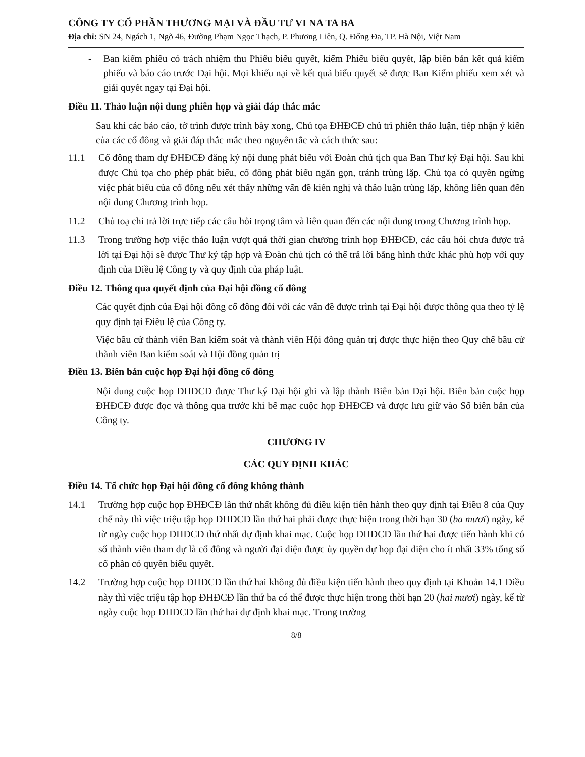CÔNG TY CỔ PHẦN THƯƠNG MẠI VÀ ĐẦU TƯ VI NA TA BA
Địa chỉ: SN 24, Ngách 1, Ngõ 46, Đường Phạm Ngọc Thạch, P. Phương Liên, Q. Đống Đa, TP. Hà Nội, Việt Nam
- Ban kiểm phiếu có trách nhiệm thu Phiếu biểu quyết, kiểm Phiếu biểu quyết, lập biên bản kết quả kiểm phiếu và báo cáo trước Đại hội. Mọi khiếu nại về kết quả biểu quyết sẽ được Ban Kiểm phiếu xem xét và giải quyết ngay tại Đại hội.
Điều 11. Thảo luận nội dung phiên họp và giải đáp thắc mắc
Sau khi các báo cáo, tờ trình được trình bày xong, Chủ tọa ĐHĐCĐ chủ trì phiên thảo luận, tiếp nhận ý kiến của các cổ đông và giải đáp thắc mắc theo nguyên tắc và cách thức sau:
11.1 Cổ đông tham dự ĐHĐCĐ đăng ký nội dung phát biểu với Đoàn chủ tịch qua Ban Thư ký Đại hội. Sau khi được Chủ tọa cho phép phát biểu, cổ đông phát biểu ngắn gọn, tránh trùng lặp. Chủ tọa có quyền ngừng việc phát biểu của cổ đông nếu xét thấy những vấn đề kiến nghị và thảo luận trùng lặp, không liên quan đến nội dung Chương trình họp.
11.2 Chủ toạ chỉ trả lời trực tiếp các câu hỏi trọng tâm và liên quan đến các nội dung trong Chương trình họp.
11.3 Trong trường hợp việc thảo luận vượt quá thời gian chương trình họp ĐHĐCĐ, các câu hỏi chưa được trả lời tại Đại hội sẽ được Thư ký tập hợp và Đoàn chủ tịch có thể trả lời bằng hình thức khác phù hợp với quy định của Điều lệ Công ty và quy định của pháp luật.
Điều 12. Thông qua quyết định của Đại hội đồng cổ đông
Các quyết định của Đại hội đồng cổ đông đối với các vấn đề được trình tại Đại hội được thông qua theo tỷ lệ quy định tại Điều lệ của Công ty.
Việc bầu cử thành viên Ban kiểm soát và thành viên Hội đồng quản trị được thực hiện theo Quy chế bầu cử thành viên Ban kiểm soát và Hội đồng quản trị
Điều 13. Biên bản cuộc họp Đại hội đồng cổ đông
Nội dung cuộc họp ĐHĐCĐ được Thư ký Đại hội ghi và lập thành Biên bản Đại hội. Biên bản cuộc họp ĐHĐCĐ được đọc và thông qua trước khi bế mạc cuộc họp ĐHĐCĐ và được lưu giữ vào Sổ biên bản của Công ty.
CHƯƠNG IV
CÁC QUY ĐỊNH KHÁC
Điều 14. Tổ chức họp Đại hội đồng cổ đông không thành
14.1 Trường hợp cuộc họp ĐHĐCĐ lần thứ nhất không đủ điều kiện tiến hành theo quy định tại Điều 8 của Quy chế này thì việc triệu tập họp ĐHĐCĐ lần thứ hai phải được thực hiện trong thời hạn 30 (ba mươi) ngày, kể từ ngày cuộc họp ĐHĐCĐ thứ nhất dự định khai mạc. Cuộc họp ĐHĐCĐ lần thứ hai được tiến hành khi có số thành viên tham dự là cổ đông và người đại diện được ủy quyền dự họp đại diện cho ít nhất 33% tổng số cổ phần có quyền biểu quyết.
14.2 Trường hợp cuộc họp ĐHĐCĐ lần thứ hai không đủ điều kiện tiến hành theo quy định tại Khoản 14.1 Điều này thì việc triệu tập họp ĐHĐCĐ lần thứ ba có thể được thực hiện trong thời hạn 20 (hai mươi) ngày, kể từ ngày cuộc họp ĐHĐCĐ lần thứ hai dự định khai mạc. Trong trường
8/8